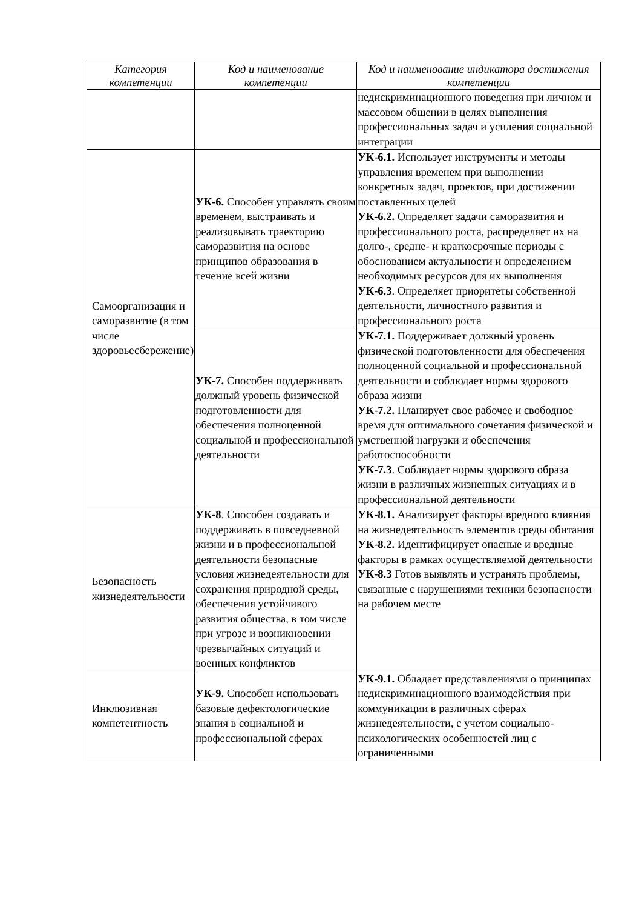| Категория компетенции | Код и наименование компетенции | Код и наименование индикатора достижения компетенции |
| --- | --- | --- |
| | | недискриминационного поведения при личном и массовом общении в целях выполнения профессиональных задач и усиления социальной интеграции |
| Самоорганизация и саморазвитие (в том числе здоровьесбережение) | УК-6. Способен управлять своим временем, выстраивать и реализовывать траекторию саморазвития на основе принципов образования в течение всей жизни | УК-6.1. Использует инструменты и методы управления временем при выполнении конкретных задач, проектов, при достижении поставленных целей УК-6.2. Определяет задачи саморазвития и профессионального роста, распределяет их на долго-, средне- и краткосрочные периоды с обоснованием актуальности и определением необходимых ресурсов для их выполнения УК-6.3 . Определяет приоритеты собственной деятельности, личностного развития и профессионального роста |
| | УК-7. Способен поддерживать должный уровень физической подготовленности для обеспечения полноценной социальной и профессиональной деятельности | УК-7.1. Поддерживает должный уровень физической подготовленности для обеспечения полноценной социальной и профессиональной деятельности и соблюдает нормы здорового образа жизни УК-7.2. Планирует свое рабочее и свободное время для оптимального сочетания физической и умственной нагрузки и обеспечения работоспособности УК-7.3 . Соблюдает нормы здорового образа жизни в различных жизненных ситуациях и в профессиональной деятельности |
| Безопасность жизнедеятельности | УК-8 . Способен создавать и поддерживать в повседневной жизни и в профессиональной деятельности безопасные условия жизнедеятельности для сохранения природной среды, обеспечения устойчивого развития общества, в том числе при угрозе и возникновении чрезвычайных ситуаций и военных конфликтов | УК-8.1. Анализирует факторы вредного влияния на жизнедеятельность элементов среды обитания УК-8.2. Идентифицирует опасные и вредные факторы в рамках осуществляемой деятельности УК-8.3 Готов выявлять и устранять проблемы, связанные с нарушениями техники безопасности на рабочем месте |
| Инклюзивная компетентность | УК-9. Способен использовать базовые дефектологические знания в социальной и профессиональной сферах | УК-9.1. Обладает представлениями о принципах недискриминационного взаимодействия при коммуникации в различных сферах жизнедеятельности, с учетом социально-психологических особенностей лиц с ограниченными |